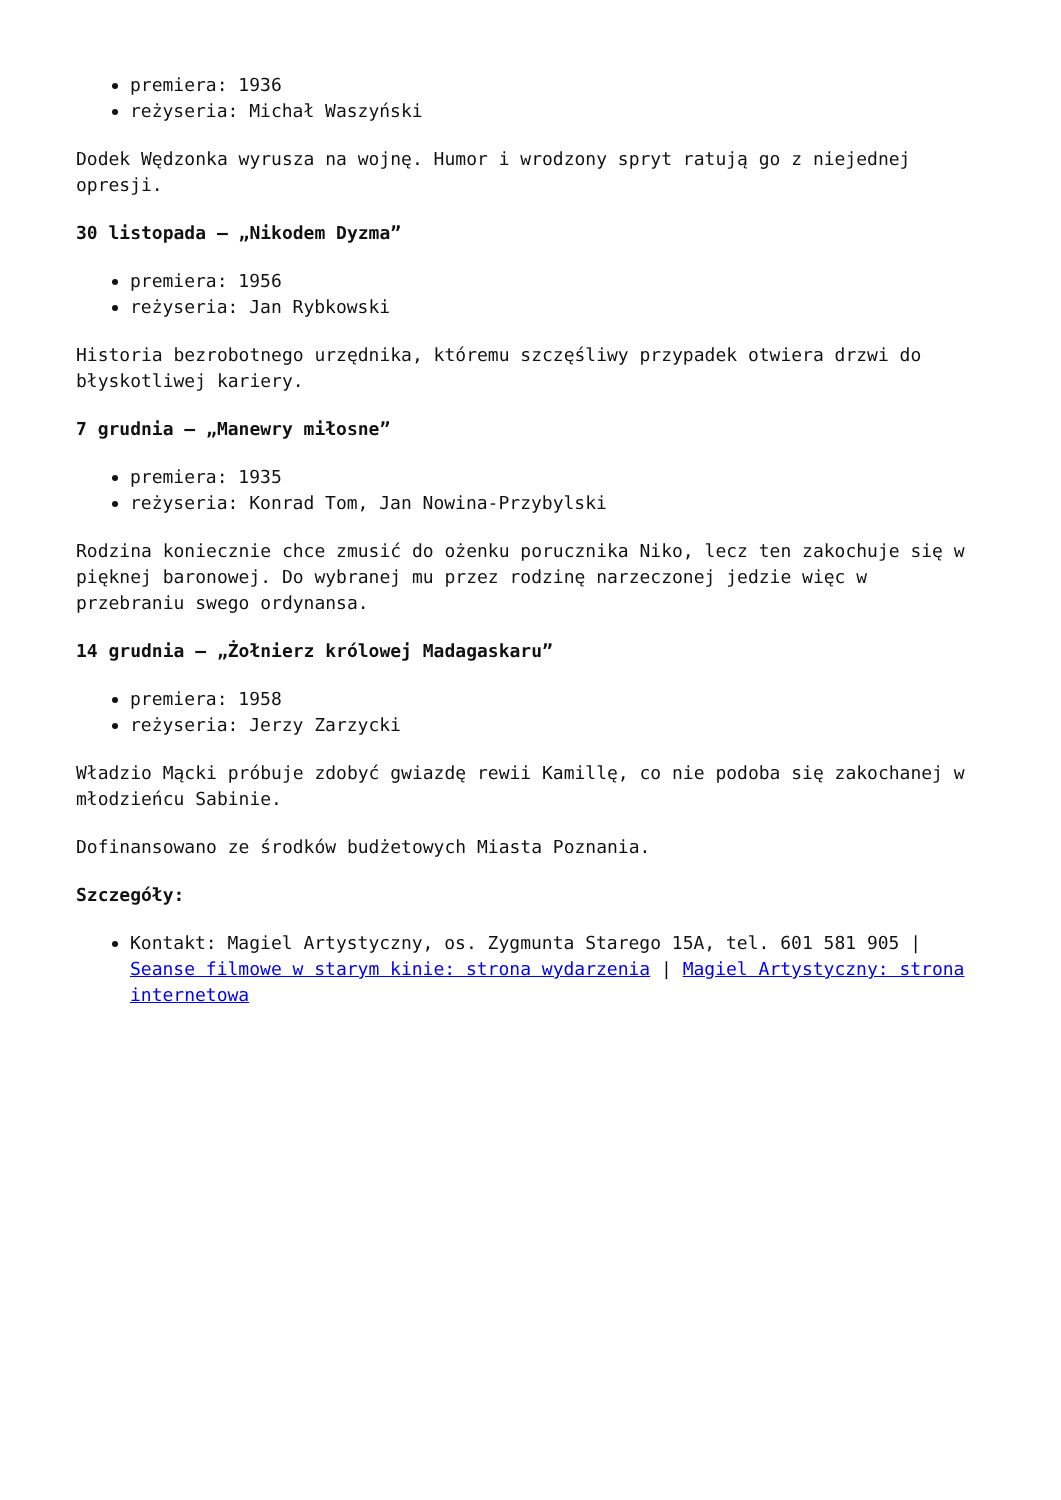premiera: 1936
reżyseria: Michał Waszyński
Dodek Wędzonka wyrusza na wojnę. Humor i wrodzony spryt ratują go z niejednej opresji.
30 listopada – „Nikodem Dyzma”
premiera: 1956
reżyseria: Jan Rybkowski
Historia bezrobotnego urzędnika, któremu szczęśliwy przypadek otwiera drzwi do błyskotliwej kariery.
7 grudnia – „Manewry miłosne”
premiera: 1935
reżyseria: Konrad Tom, Jan Nowina-Przybylski
Rodzina koniecznie chce zmusić do ożenku porucznika Niko, lecz ten zakochuje się w pięknej baronowej. Do wybranej mu przez rodzinę narzeczonej jedzie więc w przebraniu swego ordynansa.
14 grudnia – „Żołnierz królowej Madagaskaru”
premiera: 1958
reżyseria: Jerzy Zarzycki
Władzio Mącki próbuje zdobyć gwiazdę rewii Kamillę, co nie podoba się zakochanej w młodzieńcu Sabinie.
Dofinansowano ze środków budżetowych Miasta Poznania.
Szczegóły:
Kontakt: Magiel Artystyczny, os. Zygmunta Starego 15A, tel. 601 581 905 | Seanse filmowe w starym kinie: strona wydarzenia | Magiel Artystyczny: strona internetowa